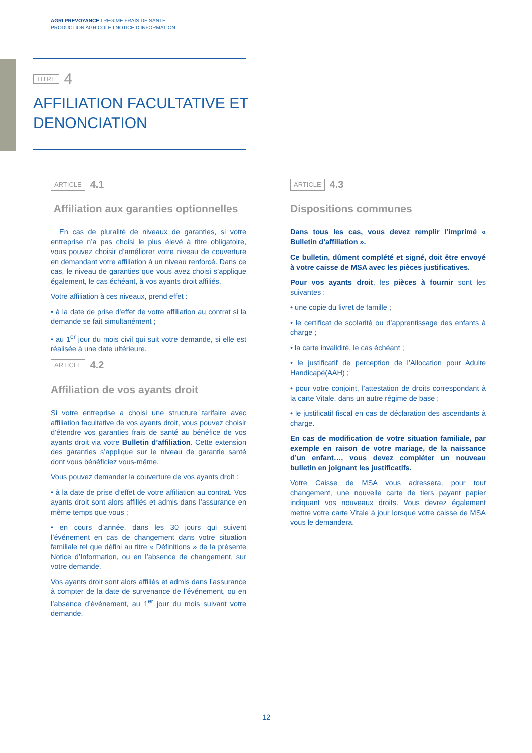AGRI PREVOYANCE I REGIME FRAIS DE SANTE
PRODUCTION AGRICOLE I NOTICE D’INFORMATION
TITRE 4
AFFILIATION FACULTATIVE ET
DENONCIATION
ARTICLE 4.1
Affiliation aux garanties optionnelles
En cas de pluralité de niveaux de garanties, si votre entreprise n’a pas choisi le plus élevé à titre obligatoire, vous pouvez choisir d’améliorer votre niveau de couverture en demandant votre affiliation à un niveau renforcé. Dans ce cas, le niveau de garanties que vous avez choisi s’applique également, le cas échéant, à vos ayants droit affiliés.
Votre affiliation à ces niveaux, prend effet :
• à la date de prise d’effet de votre affiliation au contrat si la demande se fait simultanément ;
• au 1<sup>er</sup> jour du mois civil qui suit votre demande, si elle est réalisée à une date ultérieure.
ARTICLE 4.2
Affiliation de vos ayants droit
Si votre entreprise a choisi une structure tarifaire avec affiliation facultative de vos ayants droit, vous pouvez choisir d’étendre vos garanties frais de santé au bénéfice de vos ayants droit via votre Bulletin d’affiliation. Cette extension des garanties s’applique sur le niveau de garantie santé dont vous bénéficiez vous-même.
Vous pouvez demander la couverture de vos ayants droit :
• à la date de prise d’effet de votre affiliation au contrat. Vos ayants droit sont alors affiliés et admis dans l’assurance en même temps que vous ;
• en cours d’année, dans les 30 jours qui suivent l’événement en cas de changement dans votre situation familiale tel que défini au titre « Définitions » de la présente Notice d’Information, ou en l’absence de changement, sur votre demande.
Vos ayants droit sont alors affiliés et admis dans l’assurance à compter de la date de survenance de l’événement, ou en l’absence d’événement, au 1<sup>er</sup> jour du mois suivant votre demande.
ARTICLE 4.3
Dispositions communes
Dans tous les cas, vous devez remplir l’imprimé « Bulletin d’affiliation ».
Ce bulletin, dûment complété et signé, doit être envoyé à votre caisse de MSA avec les pièces justificatives.
Pour vos ayants droit, les pièces à fournir sont les suivantes :
• une copie du livret de famille ;
• le certificat de scolarité ou d’apprentissage des enfants à charge ;
• la carte invalidité, le cas échéant ;
• le justificatif de perception de l’Allocation pour Adulte Handicapé(AAH) ;
• pour votre conjoint, l’attestation de droits correspondant à la carte Vitale, dans un autre régime de base ;
• le justificatif fiscal en cas de déclaration des ascendants à charge.
En cas de modification de votre situation familiale, par exemple en raison de votre mariage, de la naissance d’un enfant…, vous devez compléter un nouveau bulletin en joignant les justificatifs.
Votre Caisse de MSA vous adressera, pour tout changement, une nouvelle carte de tiers payant papier indiquant vos nouveaux droits. Vous devrez également mettre votre carte Vitale à jour lorsque votre caisse de MSA vous le demandera.
12